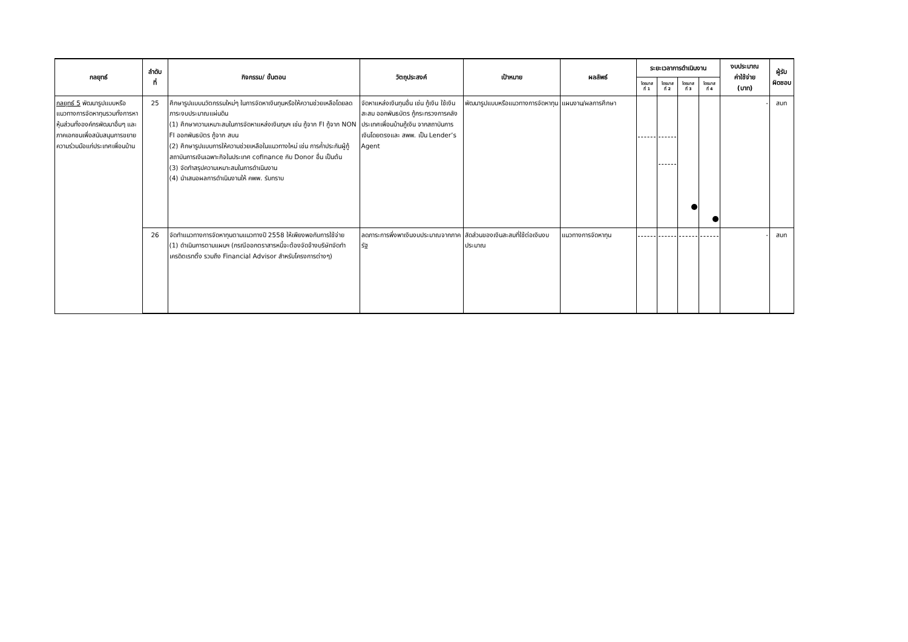| กลยุทธ์ | ลำดับ ที่ | กิจกรรม/ ขั้นตอน | วัตถุประสงค์ | เป้าหมาย | ผลลัพธ์ | ระยะเวลาการดำเนินงาน | | | | งบประมาณ ค่าใช้จ่าย (บาท) | ผู้รับ ผิดชอบ |
| --- | --- | --- | --- | --- | --- | --- | --- | --- | --- | --- | --- |
| | | | | | | ไตรมาส ที่ 1 | ไตรมาส ที่ 2 | ไตรมาส ที่ 3 | ไตรมาส ที่ 4 | | |
| กลยุทธ์ 5 พัฒนารูปแบบหรือแนวทางการจัดหาทุนรวมทั้งการหาหุ้นส่วนทั้งองค์กรพัฒนาอื่นๆ และภาคเอกชนเพื่อสนับสนุนการขยายความร่วมมือแก่ประเทศเพื่อนบ้าน | 25 | ศึกษารูปแบบนวัตกรรมใหม่ๆ ในการจัดหาเงินทุนหรือให้ความช่วยเหลือโดยลดภาระงบประมาณแผ่นดิน (1) ศึกษาความเหมาะสมในการจัดหาแหล่งเงินทุนฯ เช่น กู้จาก FI กู้จาก NON FI ออกพันธบัตร กู้จาก สบน (2) ศึกษารูปแบบการให้ความช่วยเหลือในแนวทางใหม่ เช่น การค้ำประกันผู้กู้สถาบันการเงินเฉพาะกิจในประเทศ cofinance กับ Donor อื่น เป็นต้น (3) จัดทำสรุปความเหมาะสมในการดำเนินงาน (4) นำเสนอผลการดำเนินงานให้ คพพ. รับทราบ | จัดหาแหล่งเงินทุนอื่น เช่น กู้เงิน ใช้เงินสะสม ออกพันธบัตร กู้กระทรวงการคลัง ประเทศเพื่อนบ้านกู้เงิน จากสถาบันการเงินโดยตรงและ สพพ. เป็น Lender’s Agent | พัฒนารูปแบบหรือแนวทางการจัดหาทุน | แผนงาน/ผลการศึกษา | | | | | - | สบท |
| | 26 | จัดทำแนวทางการจัดหาทุนตามแนวทางปี 2558 ให้เพียงพอกับการใช้จ่าย (1) ดำเนินการตามแผนฯ (กรณีออกตราสารหนี้จะต้องจัดจ้างบริษัทจัดทำเครดิตเรทติ้ง รวมถึง Financial Advisor สำหรับโครงการต่างๆ) | ลดภาระการพึ่งพาเงินงบประมาณจากภาครัฐ | สัดส่วนของเงินสะสมที่ใช้ต่อเงินงบประมาณ | แนวทางการจัดหาทุน | | | | | - | สบท |